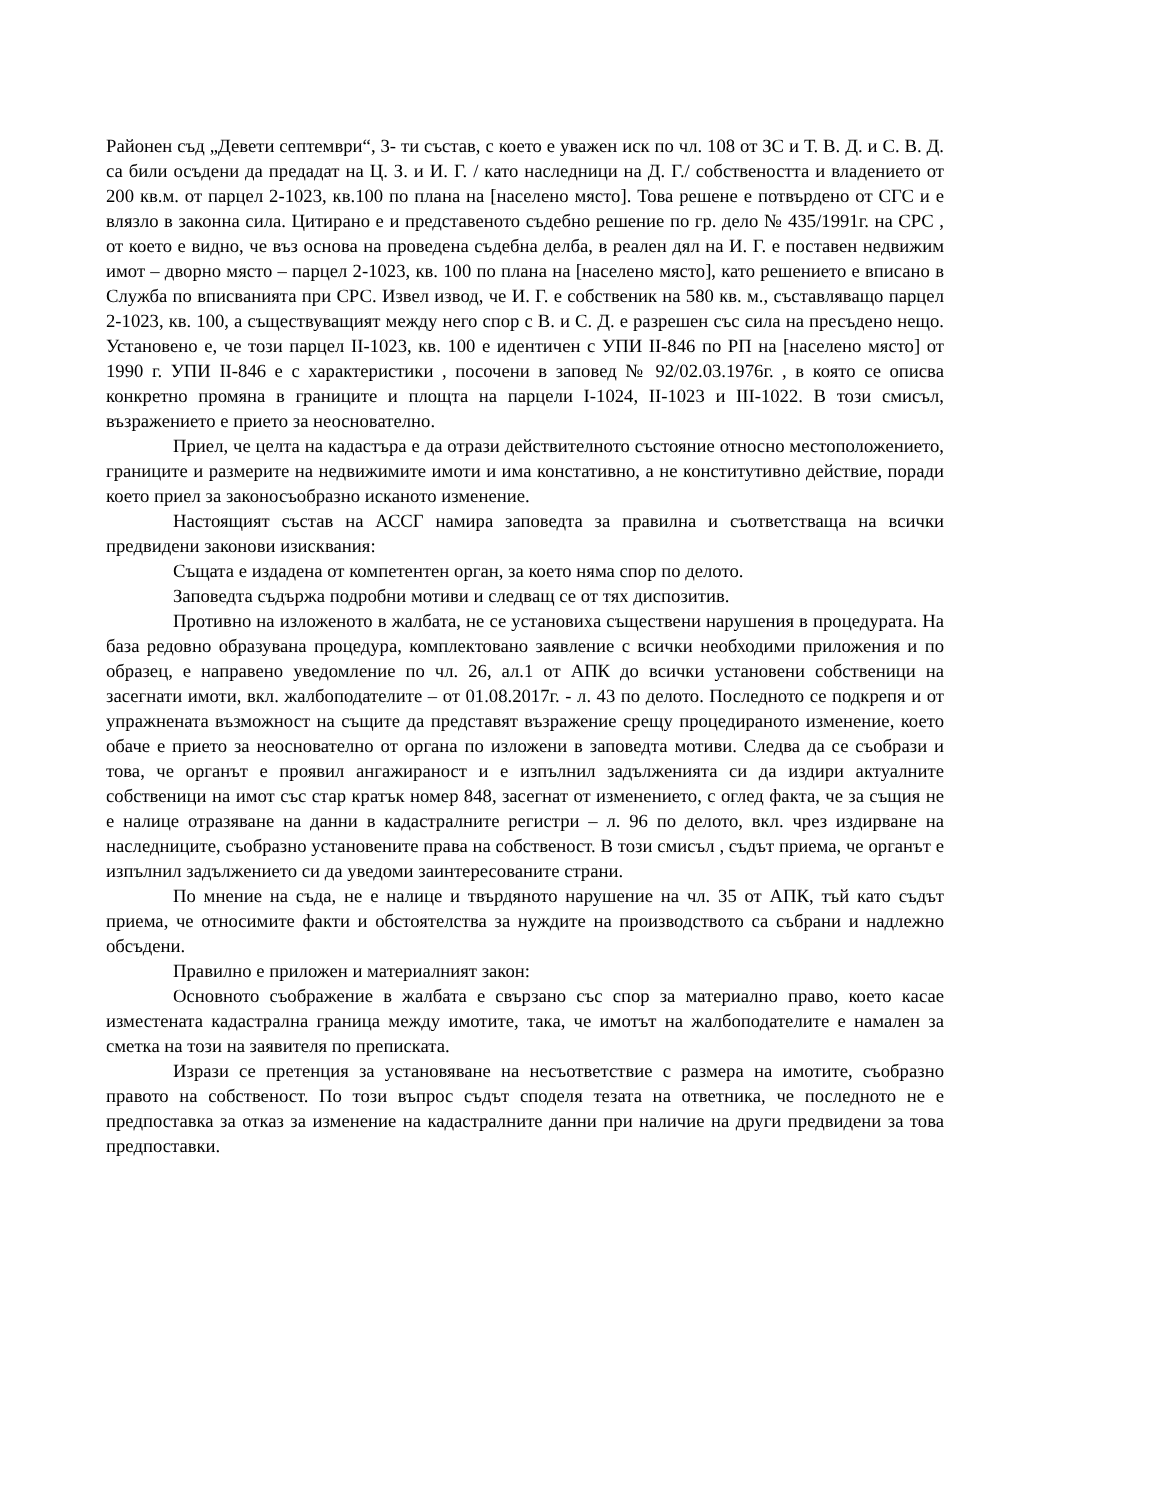Районен съд „Девети септември“, 3- ти състав, с което е уважен иск по чл. 108 от ЗС и Т. В. Д. и С. В. Д. са били осъдени да предадат на Ц. З. и И. Г. / като наследници на Д. Г./ собствеността и владението от 200 кв.м. от парцел 2-1023, кв.100 по плана на [населено място]. Това решене е потвърдено от СГС и е влязло в законна сила. Цитирано е и представеното съдебно решение по гр. дело № 435/1991г. на СРС , от което е видно, че въз основа на проведена съдебна делба, в реален дял на И. Г. е поставен недвижим имот – дворно място – парцел 2-1023, кв. 100 по плана на [населено място], като решението е вписано в Служба по вписванията при СРС. Извел извод, че И. Г. е собственик на 580 кв. м., съставляващо парцел 2-1023, кв. 100, а съществуващият между него спор с В. и С. Д. е разрешен със сила на пресъдено нещо. Установено е, че този парцел II-1023, кв. 100 е идентичен с УПИ II-846 по РП на [населено място] от 1990 г. УПИ II-846 е с характеристики , посочени в заповед № 92/02.03.1976г. , в която се описва конкретно промяна в границите и площта на парцели I-1024, II-1023 и III-1022. В този смисъл, възражението е прието за неоснователно.
Приел, че целта на кадастъра е да отрази действителното състояние относно местоположението, границите и размерите на недвижимите имоти и има констативно, а не конститутивно действие, поради което приел за законосъобразно исканото изменение.
Настоящият състав на АССГ намира заповедта за правилна и съответстваща на всички предвидени законови изисквания:
Същата е издадена от компетентен орган, за което няма спор по делото.
Заповедта съдържа подробни мотиви и следващ се от тях диспозитив.
Противно на изложеното в жалбата, не се установиха съществени нарушения в процедурата. На база редовно образувана процедура, комплектовано заявление с всички необходими приложения и по образец, е направено уведомление по чл. 26, ал.1 от АПК до всички установени собственици на засегнати имоти, вкл. жалбоподателите – от 01.08.2017г. - л. 43 по делото. Последното се подкрепя и от упражнената възможност на същите да представят възражение срещу процедираното изменение, което обаче е прието за неоснователно от органа по изложени в заповедта мотиви. Следва да се съобрази и това, че органът е проявил ангажираност и е изпълнил задълженията си да издири актуалните собственици на имот със стар кратък номер 848, засегнат от изменението, с оглед факта, че за същия не е налице отразяване на данни в кадастралните регистри – л. 96 по делото, вкл. чрез издирване на наследниците, съобразно установените права на собственост. В този смисъл , съдът приема, че органът е изпълнил задължението си да уведоми заинтересованите страни.
По мнение на съда, не е налице и твърдяното нарушение на чл. 35 от АПК, тъй като съдът приема, че относимите факти и обстоятелства за нуждите на производството са събрани и надлежно обсъдени.
Правилно е приложен и материалният закон:
Основното съображение в жалбата е свързано със спор за материално право, което касае изместената кадастрална граница между имотите, така, че имотът на жалбоподателите е намален за сметка на този на заявителя по преписката.
Изрази се претенция за установяване на несъответствие с размера на имотите, съобразно правото на собственост. По този въпрос съдът споделя тезата на ответника, че последното не е предпоставка за отказ за изменение на кадастралните данни при наличие на други предвидени за това предпоставки.